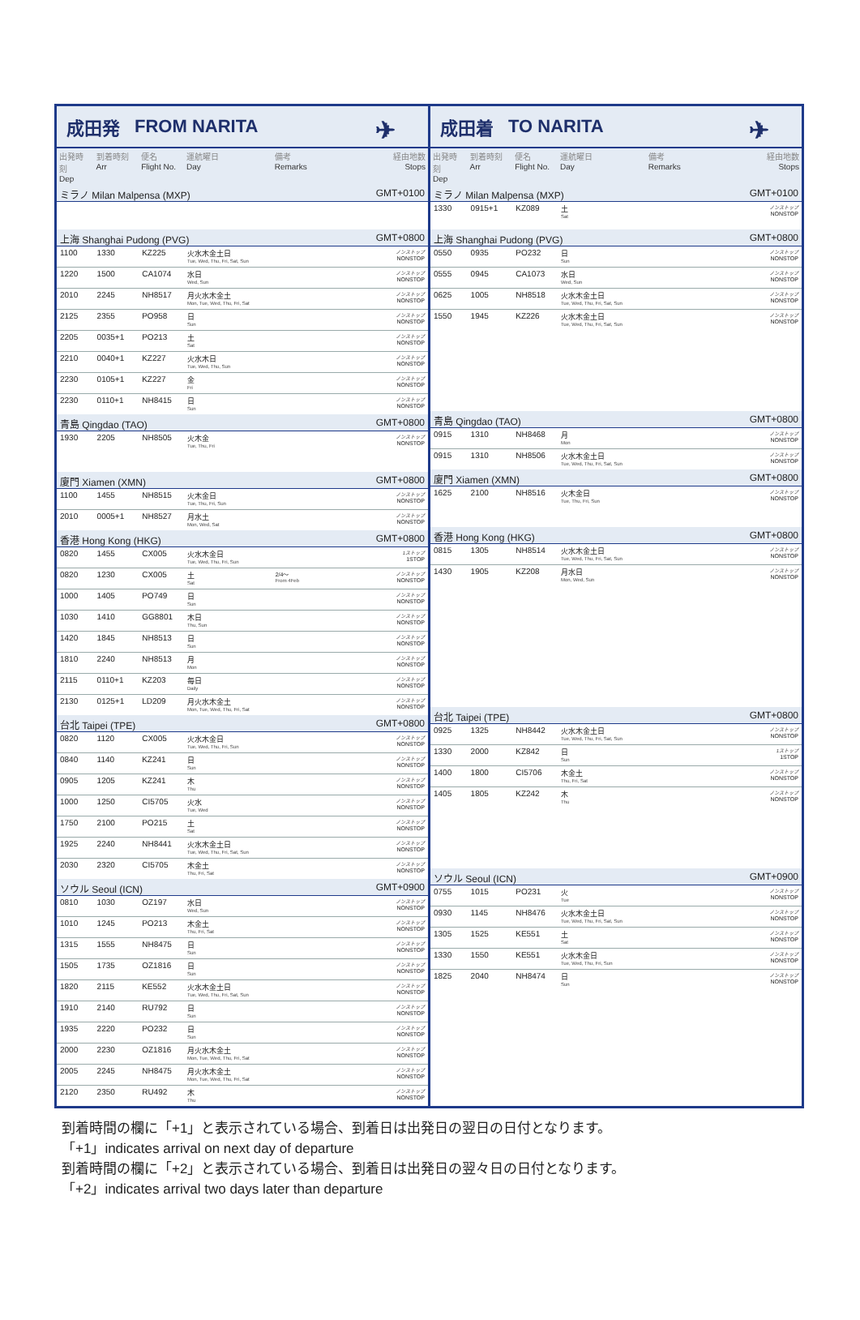成田発 FROM NARITA
✈
| 出発時刻 Dep | 到着時刻 Arr | 便名 Flight No. | 運航曜日 Day | 備考 Remarks | 経由地数 Stops |
| --- | --- | --- | --- | --- | --- |
| ミラノ Milan Malpensa (MXP) | | | | | GMT+0100 |
| 上海 Shanghai Pudong (PVG) | | | | | GMT+0800 |
| 1100 | 1330 | KZ225 | 火水木金土日 Tue, Wed, Thu, Fri, Sat, Sun | | ノンストップ NONSTOP |
| 1220 | 1500 | CA1074 | 水日 Wed, Sun | | ノンストップ NONSTOP |
| 2010 | 2245 | NH8517 | 月火水木金土 Mon, Tue, Wed, Thu, Fri, Sat | | ノンストップ NONSTOP |
| 2125 | 2355 | PO958 | 日 Sun | | ノンストップ NONSTOP |
| 2205 | 0035+1 | PO213 | 土 Sat | | ノンストップ NONSTOP |
| 2210 | 0040+1 | KZ227 | 火水木日 Tue, Wed, Thu, Sun | | ノンストップ NONSTOP |
| 2230 | 0105+1 | KZ227 | 金 Fri | | ノンストップ NONSTOP |
| 2230 | 0110+1 | NH8415 | 日 Sun | | ノンストップ NONSTOP |
| 青島 Qingdao (TAO) | | | | | GMT+0800 |
| 1930 | 2205 | NH8505 | 火木金 Tue, Thu, Fri | | ノンストップ NONSTOP |
| 廈門 Xiamen (XMN) | | | | | GMT+0800 |
| 1100 | 1455 | NH8515 | 火木金日 Tue, Thu, Fri, Sun | | ノンストップ NONSTOP |
| 2010 | 0005+1 | NH8527 | 月水土 Mon, Wed, Sat | | ノンストップ NONSTOP |
| 香港 Hong Kong (HKG) | | | | | GMT+0800 |
| 0820 | 1455 | CX005 | 火水木金日 Tue, Wed, Thu, Fri, Sun | | 1ストップ 1STOP |
| 0820 | 1230 | CX005 | 土 Sat | 2/4〜 From 4Feb | ノンストップ NONSTOP |
| 1000 | 1405 | PO749 | 日 Sun | | ノンストップ NONSTOP |
| 1030 | 1410 | GG8801 | 木日 Thu, Sun | | ノンストップ NONSTOP |
| 1420 | 1845 | NH8513 | 日 Sun | | ノンストップ NONSTOP |
| 1810 | 2240 | NH8513 | 月 Mon | | ノンストップ NONSTOP |
| 2115 | 0110+1 | KZ203 | 毎日 Daily | | ノンストップ NONSTOP |
| 2130 | 0125+1 | LD209 | 月火水木金土 Mon, Tue, Wed, Thu, Fri, Sat | | ノンストップ NONSTOP |
| 台北 Taipei (TPE) | | | | | GMT+0800 |
| 0820 | 1120 | CX005 | 火水木金日 Tue, Wed, Thu, Fri, Sun | | ノンストップ NONSTOP |
| 0840 | 1140 | KZ241 | 日 Sun | | ノンストップ NONSTOP |
| 0905 | 1205 | KZ241 | 木 Thu | | ノンストップ NONSTOP |
| 1000 | 1250 | CI5705 | 火水 Tue, Wed | | ノンストップ NONSTOP |
| 1750 | 2100 | PO215 | 土 Sat | | ノンストップ NONSTOP |
| 1925 | 2240 | NH8441 | 火水木金土日 Tue, Wed, Thu, Fri, Sat, Sun | | ノンストップ NONSTOP |
| 2030 | 2320 | CI5705 | 木金土 Thu, Fri, Sat | | ノンストップ NONSTOP |
| ソウル Seoul (ICN) | | | | | GMT+0900 |
| 0810 | 1030 | OZ197 | 水日 Wed, Sun | | ノンストップ NONSTOP |
| 1010 | 1245 | PO213 | 木金土 Thu, Fri, Sat | | ノンストップ NONSTOP |
| 1315 | 1555 | NH8475 | 日 Sun | | ノンストップ NONSTOP |
| 1505 | 1735 | OZ1816 | 日 Sun | | ノンストップ NONSTOP |
| 1820 | 2115 | KE552 | 火水木金土日 Tue, Wed, Thu, Fri, Sat, Sun | | ノンストップ NONSTOP |
| 1910 | 2140 | RU792 | 日 Sun | | ノンストップ NONSTOP |
| 1935 | 2220 | PO232 | 日 Sun | | ノンストップ NONSTOP |
| 2000 | 2230 | OZ1816 | 月火水木金土 Mon, Tue, Wed, Thu, Fri, Sat | | ノンストップ NONSTOP |
| 2005 | 2245 | NH8475 | 月火水木金土 Mon, Tue, Wed, Thu, Fri, Sat | | ノンストップ NONSTOP |
| 2120 | 2350 | RU492 | 木 Thu | | ノンストップ NONSTOP |
成田着 TO NARITA
✈
| 出発時刻 Dep | 到着時刻 Arr | 便名 Flight No. | 運航曜日 Day | 備考 Remarks | 経由地数 Stops |
| --- | --- | --- | --- | --- | --- |
| ミラノ Milan Malpensa (MXP) | | | | | GMT+0100 |
| 1330 | 0915+1 | KZ089 | 土 Sat | | ノンストップ NONSTOP |
| 上海 Shanghai Pudong (PVG) | | | | | GMT+0800 |
| 0550 | 0935 | PO232 | 日 Sun | | ノンストップ NONSTOP |
| 0555 | 0945 | CA1073 | 水日 Wed, Sun | | ノンストップ NONSTOP |
| 0625 | 1005 | NH8518 | 火水木金土日 Tue, Wed, Thu, Fri, Sat, Sun | | ノンストップ NONSTOP |
| 1550 | 1945 | KZ226 | 火水木金土日 Tue, Wed, Thu, Fri, Sat, Sun | | ノンストップ NONSTOP |
| 青島 Qingdao (TAO) | | | | | GMT+0800 |
| 0915 | 1310 | NH8468 | 月 Mon | | ノンストップ NONSTOP |
| 0915 | 1310 | NH8506 | 火水木金土日 Tue, Wed, Thu, Fri, Sat, Sun | | ノンストップ NONSTOP |
| 廈門 Xiamen (XMN) | | | | | GMT+0800 |
| 1625 | 2100 | NH8516 | 火木金日 Tue, Thu, Fri, Sun | | ノンストップ NONSTOP |
| 香港 Hong Kong (HKG) | | | | | GMT+0800 |
| 0815 | 1305 | NH8514 | 火水木金土日 Tue, Wed, Thu, Fri, Sat, Sun | | ノンストップ NONSTOP |
| 1430 | 1905 | KZ208 | 月水日 Mon, Wed, Sun | | ノンストップ NONSTOP |
| 台北 Taipei (TPE) | | | | | GMT+0800 |
| 0925 | 1325 | NH8442 | 火水木金土日 Tue, Wed, Thu, Fri, Sat, Sun | | ノンストップ NONSTOP |
| 1330 | 2000 | KZ842 | 日 Sun | | 1ストップ 1STOP |
| 1400 | 1800 | CI5706 | 木金土 Thu, Fri, Sat | | ノンストップ NONSTOP |
| 1405 | 1805 | KZ242 | 木 Thu | | ノンストップ NONSTOP |
| ソウル Seoul (ICN) | | | | | GMT+0900 |
| 0755 | 1015 | PO231 | 火 Tue | | ノンストップ NONSTOP |
| 0930 | 1145 | NH8476 | 火水木金土日 Tue, Wed, Thu, Fri, Sat, Sun | | ノンストップ NONSTOP |
| 1305 | 1525 | KE551 | 土 Sat | | ノンストップ NONSTOP |
| 1330 | 1550 | KE551 | 火水木金日 Tue, Wed, Thu, Fri, Sun | | ノンストップ NONSTOP |
| 1825 | 2040 | NH8474 | 日 Sun | | ノンストップ NONSTOP |
到着時間の欄に「+1」と表示されている場合、到着日は出発日の翌日の日付となります。
「+1」indicates arrival on next day of departure
到着時間の欄に「+2」と表示されている場合、到着日は出発日の翌々日の日付となります。
「+2」indicates arrival two days later than departure